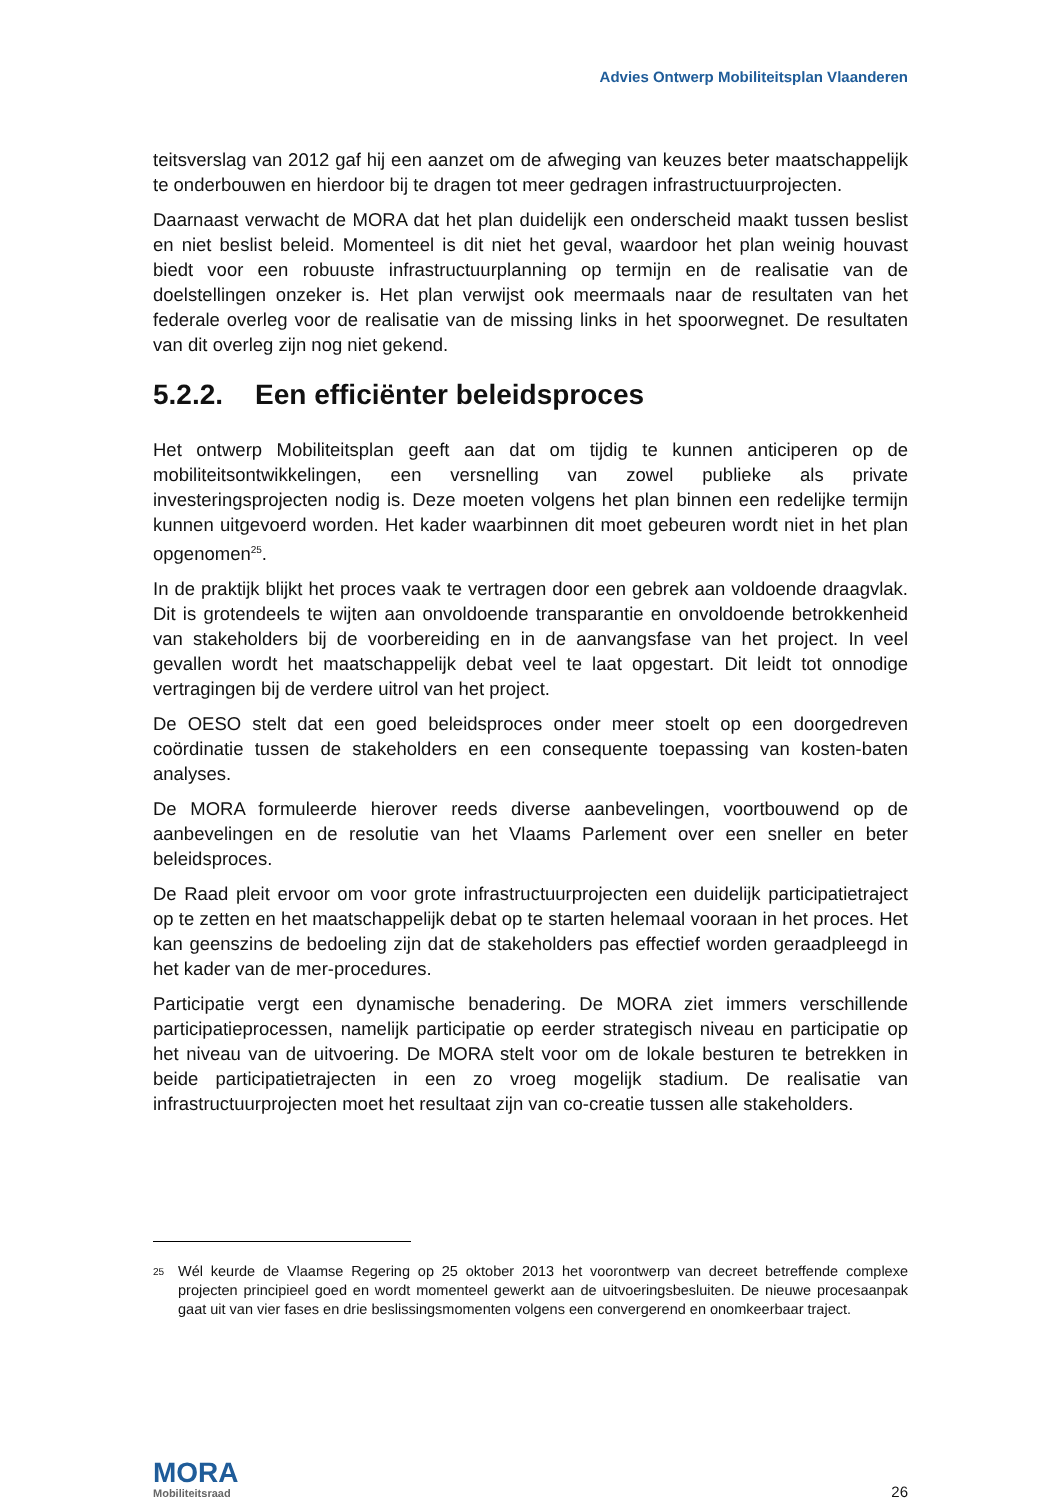Advies Ontwerp Mobiliteitsplan Vlaanderen
teitsverslag van 2012 gaf hij een aanzet om de afweging van keuzes beter maatschappelijk te onderbouwen en hierdoor bij te dragen tot meer gedragen infrastructuurprojecten.
Daarnaast verwacht de MORA dat het plan duidelijk een onderscheid maakt tussen beslist en niet beslist beleid. Momenteel is dit niet het geval, waardoor het plan weinig houvast biedt voor een robuuste infrastructuurplanning op termijn en de realisatie van de doelstellingen onzeker is. Het plan verwijst ook meermaals naar de resultaten van het federale overleg voor de realisatie van de missing links in het spoorwegnet. De resultaten van dit overleg zijn nog niet gekend.
5.2.2. Een efficiënter beleidsproces
Het ontwerp Mobiliteitsplan geeft aan dat om tijdig te kunnen anticiperen op de mobiliteitsontwikkelingen, een versnelling van zowel publieke als private investeringsprojecten nodig is. Deze moeten volgens het plan binnen een redelijke termijn kunnen uitgevoerd worden. Het kader waarbinnen dit moet gebeuren wordt niet in het plan opgenomen<sup>25</sup>.
In de praktijk blijkt het proces vaak te vertragen door een gebrek aan voldoende draagvlak. Dit is grotendeels te wijten aan onvoldoende transparantie en onvoldoende betrokkenheid van stakeholders bij de voorbereiding en in de aanvangsfase van het project. In veel gevallen wordt het maatschappelijk debat veel te laat opgestart. Dit leidt tot onnodige vertragingen bij de verdere uitrol van het project.
De OESO stelt dat een goed beleidsproces onder meer stoelt op een doorgedreven coördinatie tussen de stakeholders en een consequente toepassing van kosten-baten analyses.
De MORA formuleerde hierover reeds diverse aanbevelingen, voortbouwend op de aanbevelingen en de resolutie van het Vlaams Parlement over een sneller en beter beleidsproces.
De Raad pleit ervoor om voor grote infrastructuurprojecten een duidelijk participatietraject op te zetten en het maatschappelijk debat op te starten helemaal vooraan in het proces. Het kan geenszins de bedoeling zijn dat de stakeholders pas effectief worden geraadpleegd in het kader van de mer-procedures.
Participatie vergt een dynamische benadering. De MORA ziet immers verschillende participatieprocessen, namelijk participatie op eerder strategisch niveau en participatie op het niveau van de uitvoering. De MORA stelt voor om de lokale besturen te betrekken in beide participatietrajecten in een zo vroeg mogelijk stadium. De realisatie van infrastructuurprojecten moet het resultaat zijn van co-creatie tussen alle stakeholders.
<sup>25</sup>
Wél keurde de Vlaamse Regering op 25 oktober 2013 het voorontwerp van decreet betreffende complexe projecten principieel goed en wordt momenteel gewerkt aan de uitvoeringsbesluiten. De nieuwe procesaanpak gaat uit van vier fases en drie beslissingsmomenten volgens een convergerend en onomkeerbaar traject.
MORA
Mobiliteitsraad
26